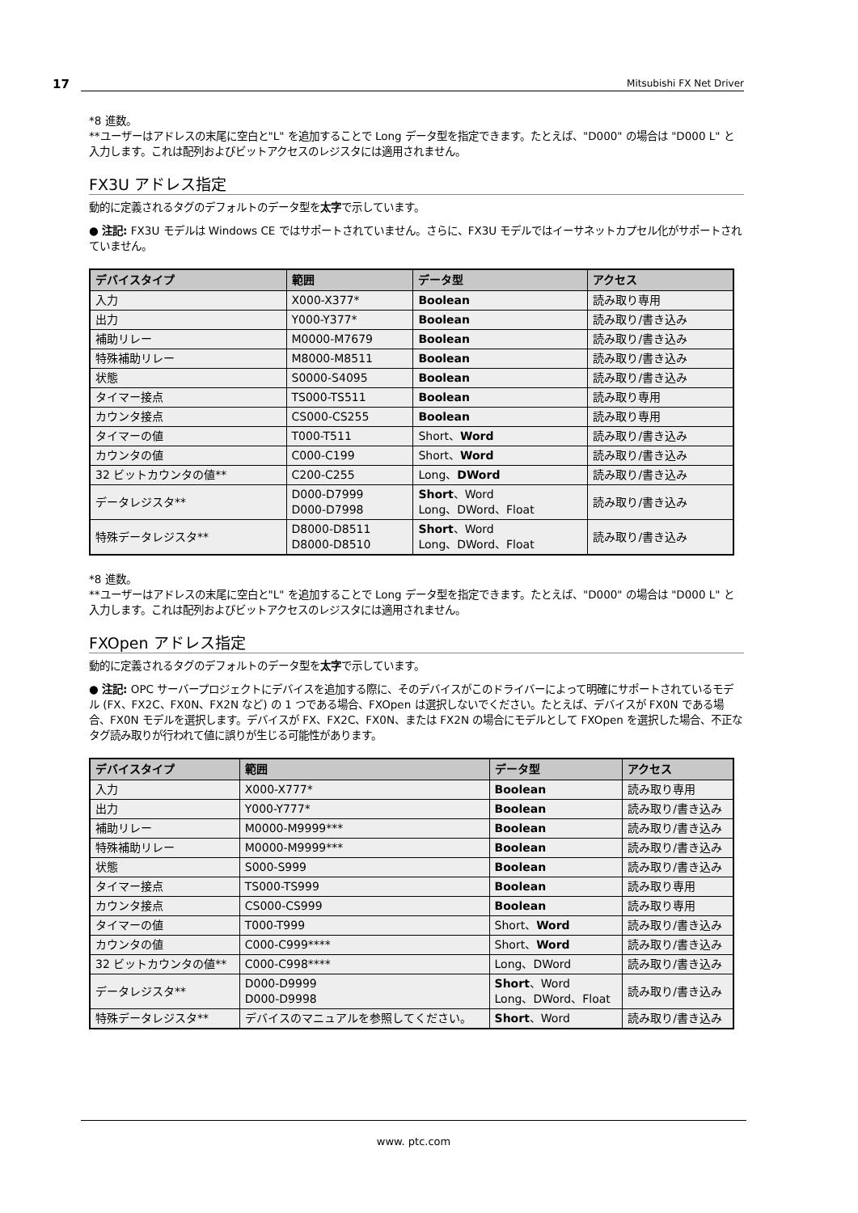17
Mitsubishi FX Net Driver
*8 進数。
**ユーザーはアドレスの末尾に空白と"L" を追加することで Long データ型を指定できます。たとえば、"D000" の場合は "D000 L" と入力します。これは配列およびビットアクセスのレジスタには適用されません。
FX3U アドレス指定
動的に定義されるタグのデフォルトのデータ型を太字で示しています。
● 注記: FX3U モデルは Windows CE ではサポートされていません。さらに、FX3U モデルではイーサネットカプセル化がサポートされていません。
| デバイスタイプ | 範囲 | データ型 | アクセス |
| --- | --- | --- | --- |
| 入力 | X000-X377* | Boolean | 読み取り専用 |
| 出力 | Y000-Y377* | Boolean | 読み取り/書き込み |
| 補助リレー | M0000-M7679 | Boolean | 読み取り/書き込み |
| 特殊補助リレー | M8000-M8511 | Boolean | 読み取り/書き込み |
| 状態 | S0000-S4095 | Boolean | 読み取り/書き込み |
| タイマー接点 | TS000-TS511 | Boolean | 読み取り専用 |
| カウンタ接点 | CS000-CS255 | Boolean | 読み取り専用 |
| タイマーの値 | T000-T511 | Short、 Word | 読み取り/書き込み |
| カウンタの値 | C000-C199 | Short、 Word | 読み取り/書き込み |
| 32 ビットカウンタの値** | C200-C255 | Long、 DWord | 読み取り/書き込み |
| データレジスタ** | D000-D7999 D000-D7998 | Short 、Word Long、DWord、Float | 読み取り/書き込み |
| 特殊データレジスタ** | D8000-D8511 D8000-D8510 | Short 、Word Long、DWord、Float | 読み取り/書き込み |
*8 進数。
**ユーザーはアドレスの末尾に空白と"L" を追加することで Long データ型を指定できます。たとえば、"D000" の場合は "D000 L" と入力します。これは配列およびビットアクセスのレジスタには適用されません。
FXOpen アドレス指定
動的に定義されるタグのデフォルトのデータ型を太字で示しています。
● 注記: OPC サーバープロジェクトにデバイスを追加する際に、そのデバイスがこのドライバーによって明確にサポートされているモデル (FX、FX2C、FX0N、FX2N など) の 1 つである場合、FXOpen は選択しないでください。たとえば、デバイスが FX0N である場合、FX0N モデルを選択します。デバイスが FX、FX2C、FX0N、または FX2N の場合にモデルとして FXOpen を選択した場合、不正なタグ読み取りが行われて値に誤りが生じる可能性があります。
| デバイスタイプ | 範囲 | データ型 | アクセス |
| --- | --- | --- | --- |
| 入力 | X000-X777* | Boolean | 読み取り専用 |
| 出力 | Y000-Y777* | Boolean | 読み取り/書き込み |
| 補助リレー | M0000-M9999*** | Boolean | 読み取り/書き込み |
| 特殊補助リレー | M0000-M9999*** | Boolean | 読み取り/書き込み |
| 状態 | S000-S999 | Boolean | 読み取り/書き込み |
| タイマー接点 | TS000-TS999 | Boolean | 読み取り専用 |
| カウンタ接点 | CS000-CS999 | Boolean | 読み取り専用 |
| タイマーの値 | T000-T999 | Short、 Word | 読み取り/書き込み |
| カウンタの値 | C000-C999**** | Short、 Word | 読み取り/書き込み |
| 32 ビットカウンタの値** | C000-C998**** | Long、DWord | 読み取り/書き込み |
| データレジスタ** | D000-D9999 D000-D9998 | Short 、Word Long、DWord、Float | 読み取り/書き込み |
| 特殊データレジスタ** | デバイスのマニュアルを参照してください。 | Short 、Word | 読み取り/書き込み |
www. ptc.com